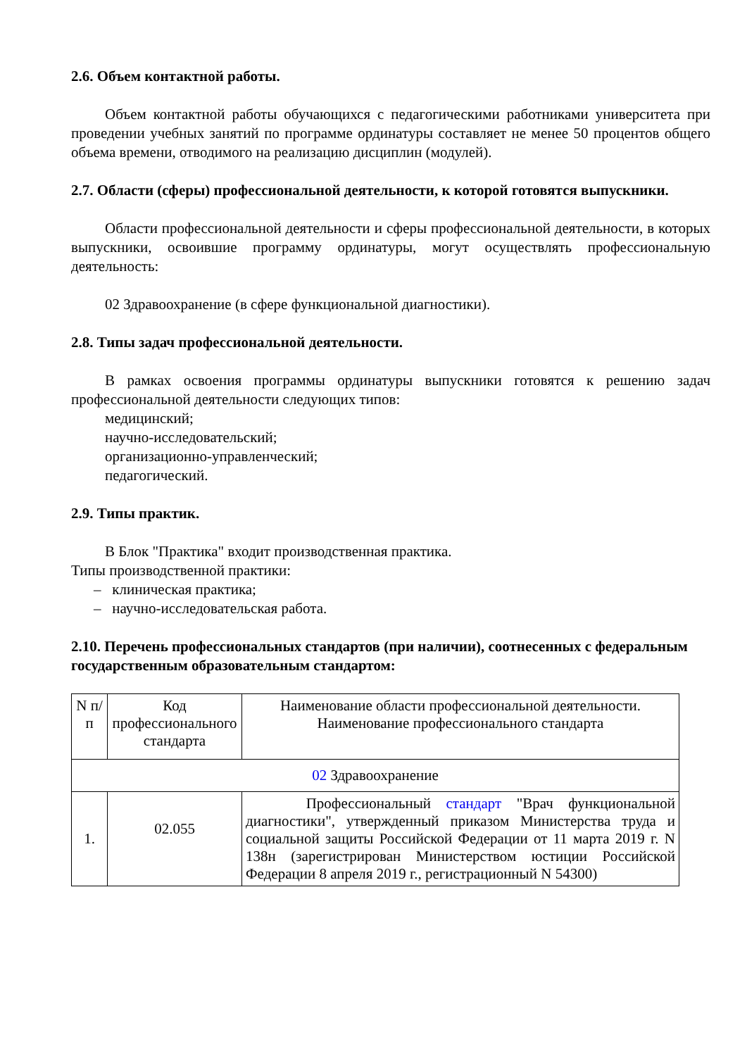2.6. Объем контактной работы.
Объем контактной работы обучающихся с педагогическими работниками университета при проведении учебных занятий по программе ординатуры составляет не менее 50 процентов общего объема времени, отводимого на реализацию дисциплин (модулей).
2.7. Области (сферы) профессиональной деятельности, к которой готовятся выпускники.
Области профессиональной деятельности и сферы профессиональной деятельности, в которых выпускники, освоившие программу ординатуры, могут осуществлять профессиональную деятельность:
02 Здравоохранение (в сфере функциональной диагностики).
2.8. Типы задач профессиональной деятельности.
В рамках освоения программы ординатуры выпускники готовятся к решению задач профессиональной деятельности следующих типов:
медицинский;
научно-исследовательский;
организационно-управленческий;
педагогический.
2.9. Типы практик.
В Блок "Практика" входит производственная практика.
Типы производственной практики:
– клиническая практика;
– научно-исследовательская работа.
2.10. Перечень профессиональных стандартов (при наличии), соотнесенных с федеральным государственным образовательным стандартом:
| N п/п | Код профессионального стандарта | Наименование области профессиональной деятельности. Наименование профессионального стандарта |
| --- | --- | --- |
| 02 Здравоохранение | | |
| 1. | 02.055 | Профессиональный стандарт "Врач функциональной диагностики", утвержденный приказом Министерства труда и социальной защиты Российской Федерации от 11 марта 2019 г. N 138н (зарегистрирован Министерством юстиции Российской Федерации 8 апреля 2019 г., регистрационный N 54300) |